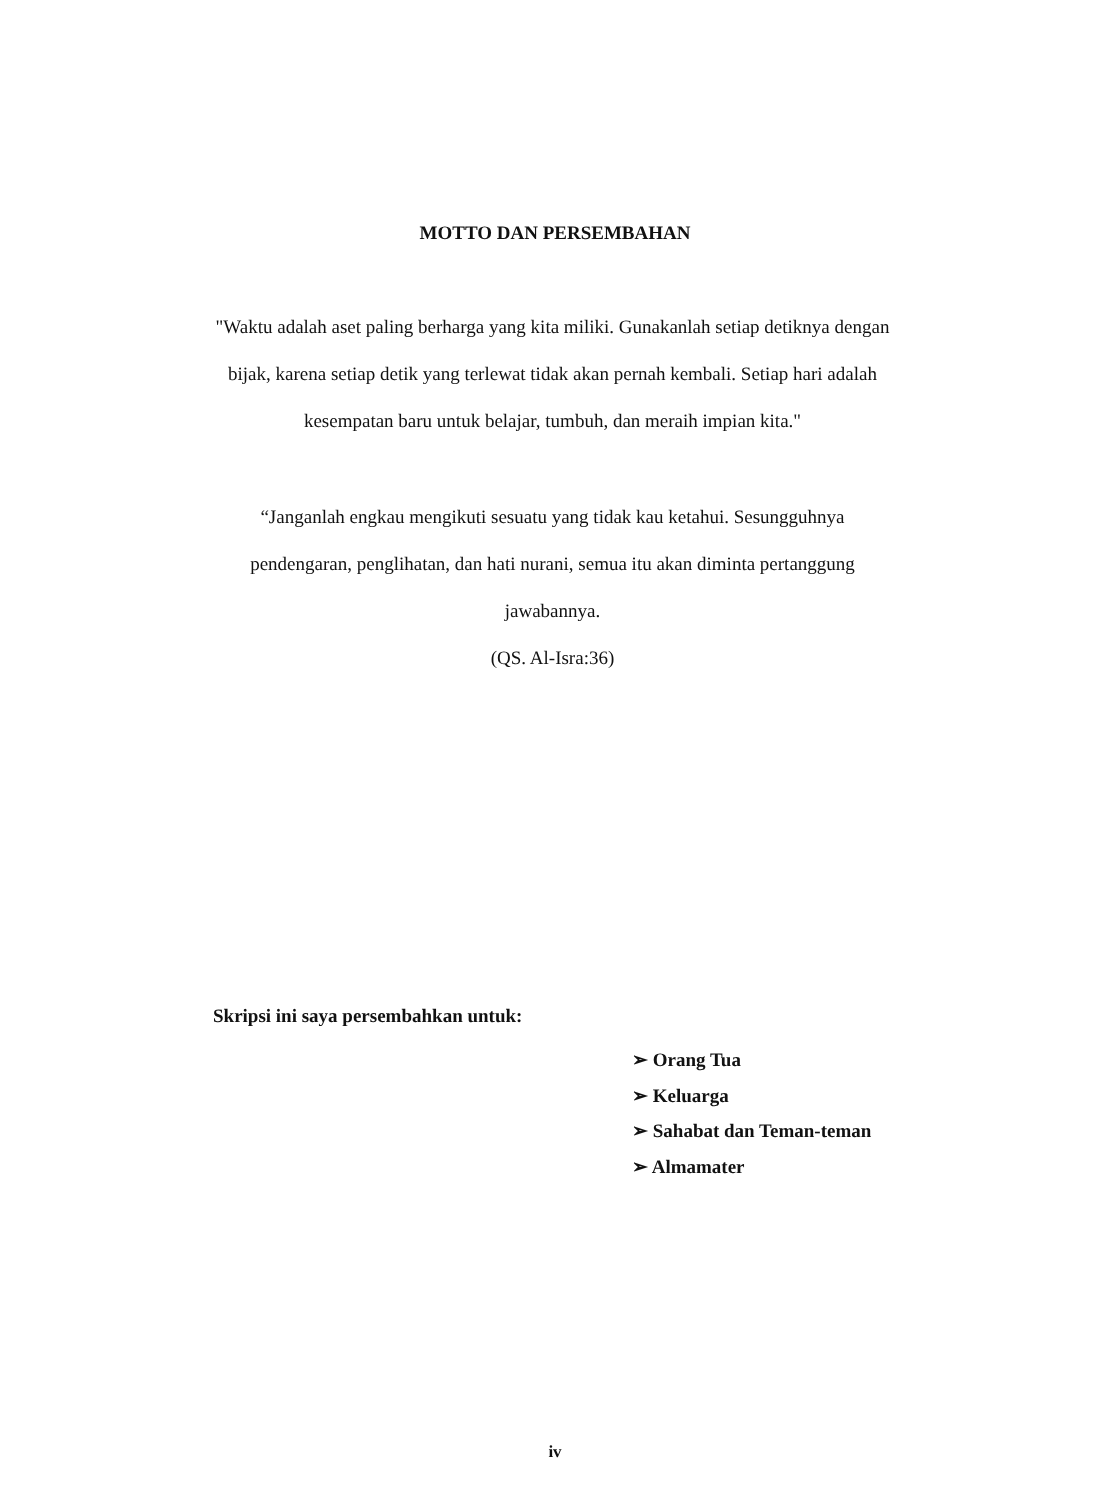MOTTO DAN PERSEMBAHAN
"Waktu adalah aset paling berharga yang kita miliki. Gunakanlah setiap detiknya dengan bijak, karena setiap detik yang terlewat tidak akan pernah kembali. Setiap hari adalah kesempatan baru untuk belajar, tumbuh, dan meraih impian kita."
“Janganlah engkau mengikuti sesuatu yang tidak kau ketahui. Sesungguhnya pendengaran, penglihatan, dan hati nurani, semua itu akan diminta pertanggung jawabannya.
(QS. Al-Isra:36)
Skripsi ini saya persembahkan untuk:
➢ Orang Tua
➢ Keluarga
➢ Sahabat dan Teman-teman
➢ Almamater
iv